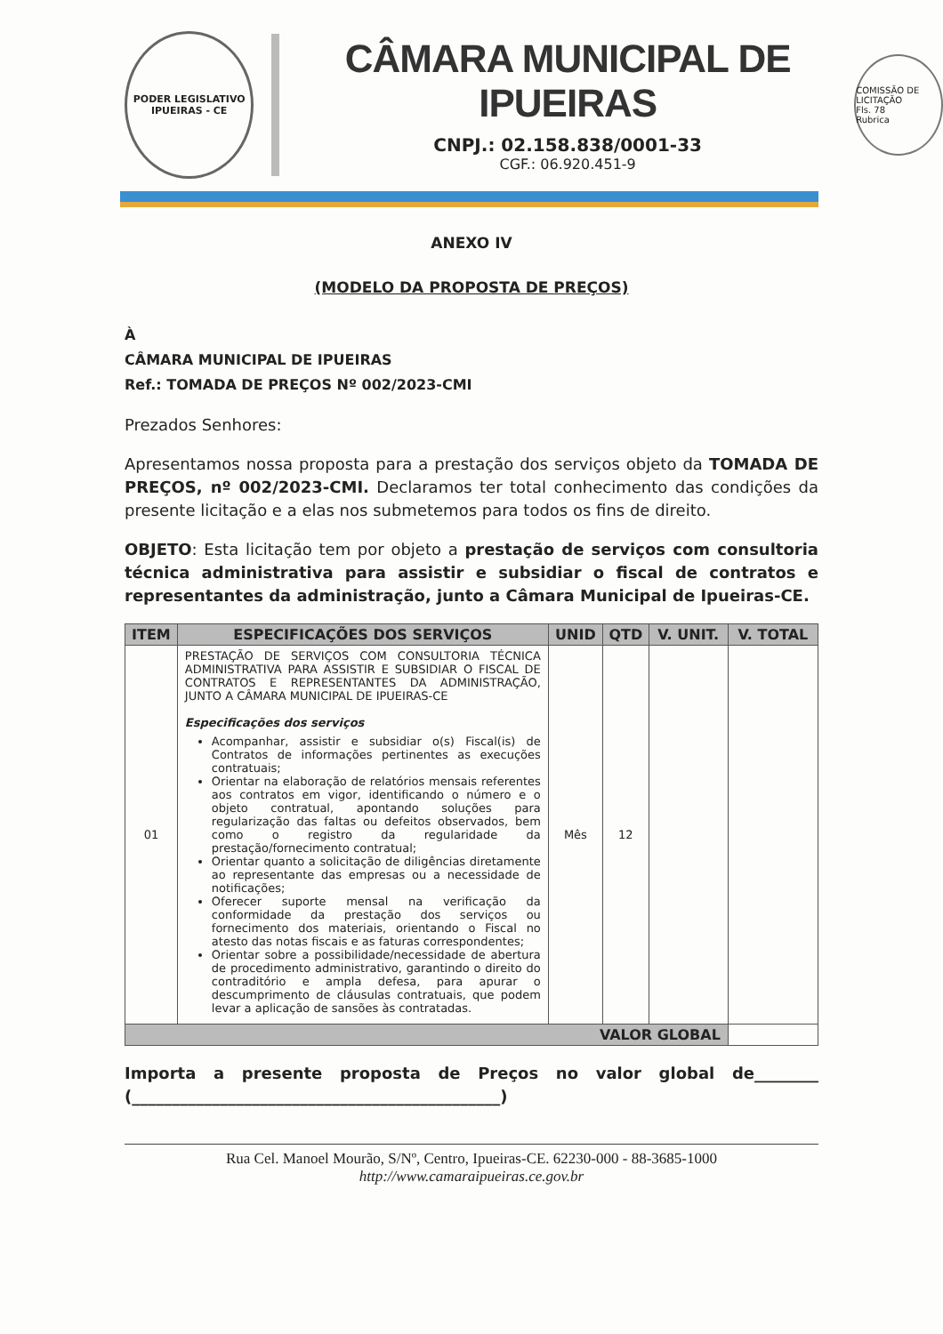PODER LEGISLATIVO
IPUEIRAS - CE
CÂMARA MUNICIPAL DE IPUEIRAS
CNPJ.: 02.158.838/0001-33
CGF.: 06.920.451-9
COMISSÃO DE LICITAÇÃO
Fls. 78
Rubrica
ANEXO IV
(MODELO DA PROPOSTA DE PREÇOS)
À
CÂMARA MUNICIPAL DE IPUEIRAS
Ref.: TOMADA DE PREÇOS Nº 002/2023-CMI
Prezados Senhores:
Apresentamos nossa proposta para a prestação dos serviços objeto da TOMADA DE PREÇOS, nº 002/2023-CMI. Declaramos ter total conhecimento das condições da presente licitação e a elas nos submetemos para todos os fins de direito.
OBJETO: Esta licitação tem por objeto a prestação de serviços com consultoria técnica administrativa para assistir e subsidiar o fiscal de contratos e representantes da administração, junto a Câmara Municipal de Ipueiras-CE.
| ITEM | ESPECIFICAÇÕES DOS SERVIÇOS | UNID | QTD | V. UNIT. | V. TOTAL |
| --- | --- | --- | --- | --- | --- |
| 01 | PRESTAÇÃO DE SERVIÇOS COM CONSULTORIA TÉCNICA ADMINISTRATIVA PARA ASSISTIR E SUBSIDIAR O FISCAL DE CONTRATOS E REPRESENTANTES DA ADMINISTRAÇÃO, JUNTO A CÂMARA MUNICIPAL DE IPUEIRAS-CE Especificações dos serviços Acompanhar, assistir e subsidiar o(s) Fiscal(is) de Contratos de informações pertinentes as execuções contratuais; Orientar na elaboração de relatórios mensais referentes aos contratos em vigor, identificando o número e o objeto contratual, apontando soluções para regularização das faltas ou defeitos observados, bem como o registro da regularidade da prestação/fornecimento contratual; Orientar quanto a solicitação de diligências diretamente ao representante das empresas ou a necessidade de notificações; Oferecer suporte mensal na verificação da conformidade da prestação dos serviços ou fornecimento dos materiais, orientando o Fiscal no atesto das notas fiscais e as faturas correspondentes; Orientar sobre a possibilidade/necessidade de abertura de procedimento administrativo, garantindo o direito do contraditório e ampla defesa, para apurar o descumprimento de cláusulas contratuais, que podem levar a aplicação de sansões às contratadas. | Mês | 12 | | |
| VALOR GLOBAL | | | | | |
Importa a presente proposta de Preços no valor global de________ (______________________________________________)
Rua Cel. Manoel Mourão, S/Nº, Centro, Ipueiras-CE. 62230-000 - 88-3685-1000
http://www.camaraipueiras.ce.gov.br